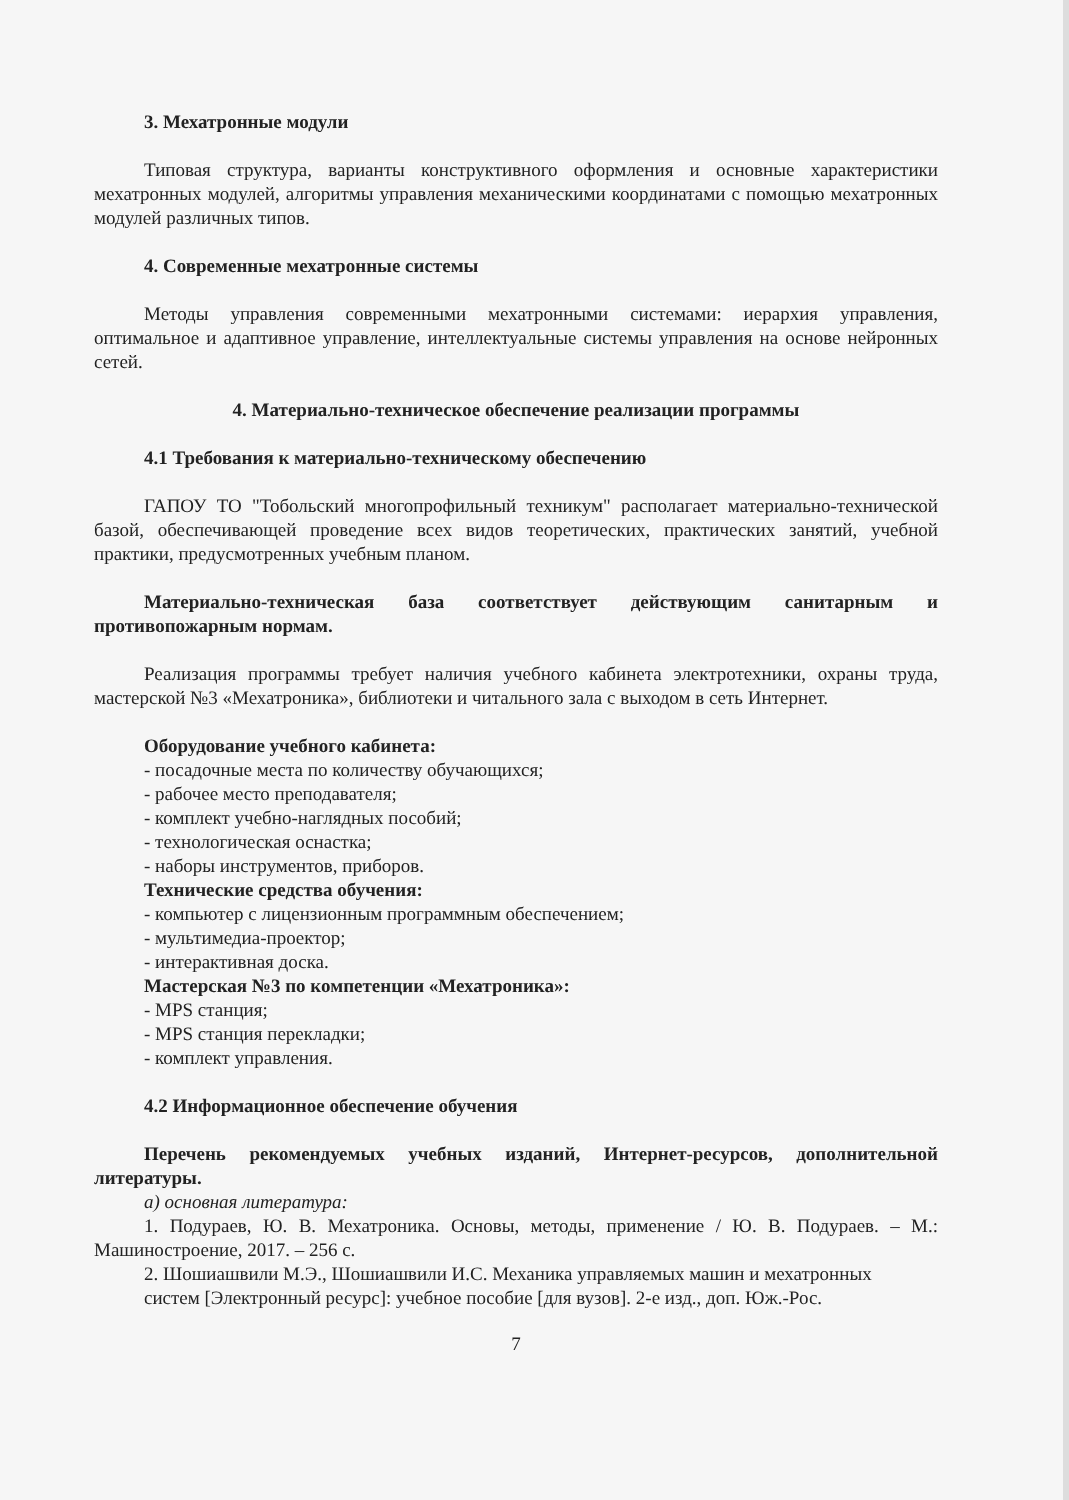3. Мехатронные модули
Типовая структура, варианты конструктивного оформления и основные характеристики мехатронных модулей, алгоритмы управления механическими координатами с помощью мехатронных модулей различных типов.
4. Современные мехатронные системы
Методы управления современными мехатронными системами: иерархия управления, оптимальное и адаптивное управление, интеллектуальные системы управления на основе нейронных сетей.
4. Материально-техническое обеспечение реализации программы
4.1 Требования к материально-техническому обеспечению
ГАПОУ ТО "Тобольский многопрофильный техникум" располагает материально-технической базой, обеспечивающей проведение всех видов теоретических, практических занятий, учебной практики, предусмотренных учебным планом.
Материально-техническая база соответствует действующим санитарным и противопожарным нормам.
Реализация программы требует наличия учебного кабинета электротехники, охраны труда, мастерской №3 «Мехатроника», библиотеки и читального зала с выходом в сеть Интернет.
Оборудование учебного кабинета:
- посадочные места по количеству обучающихся;
- рабочее место преподавателя;
- комплект учебно-наглядных пособий;
- технологическая оснастка;
- наборы инструментов, приборов.
Технические средства обучения:
- компьютер с лицензионным программным обеспечением;
- мультимедиа-проектор;
- интерактивная доска.
Мастерская №3 по компетенции «Мехатроника»:
- MPS станция;
- MPS станция перекладки;
- комплект управления.
4.2 Информационное обеспечение обучения
Перечень рекомендуемых учебных изданий, Интернет-ресурсов, дополнительной литературы.
а) основная литература:
1. Подураев, Ю. В. Мехатроника. Основы, методы, применение / Ю. В. Подураев. – М.: Машиностроение, 2017. – 256 с.
2. Шошиашвили М.Э., Шошиашвили И.С. Механика управляемых машин и мехатронных
систем [Электронный ресурс]: учебное пособие [для вузов]. 2-е изд., доп. Юж.-Рос.
7